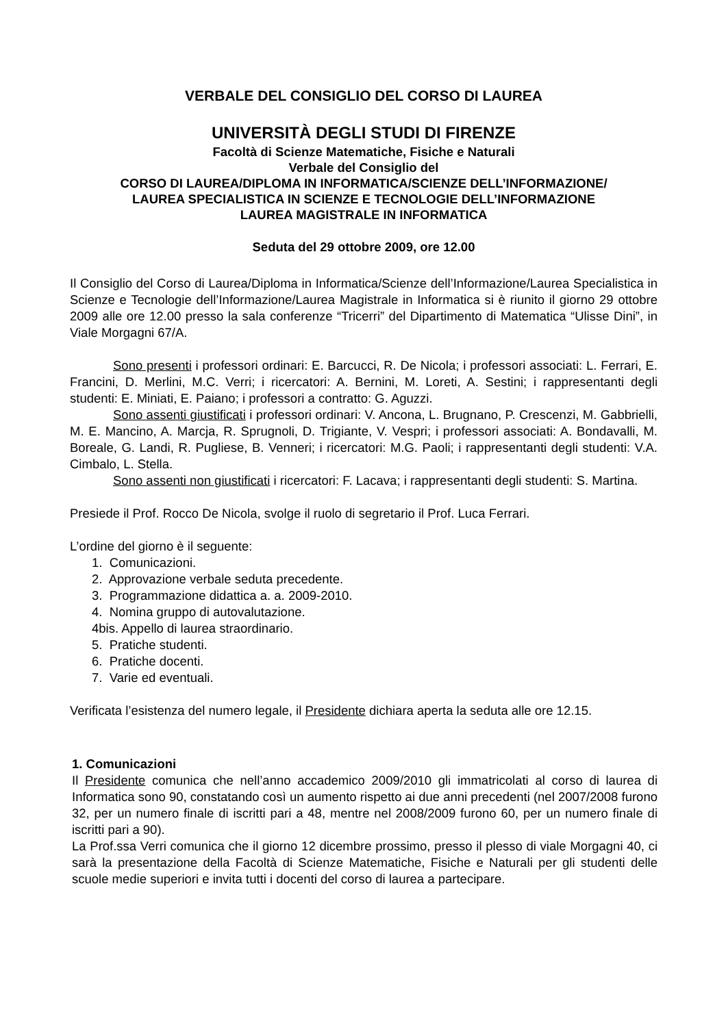VERBALE DEL CONSIGLIO DEL CORSO DI LAUREA
UNIVERSITÀ DEGLI STUDI DI FIRENZE
Facoltà di Scienze Matematiche, Fisiche e Naturali
Verbale del Consiglio del
CORSO DI LAUREA/DIPLOMA IN INFORMATICA/SCIENZE DELL’INFORMAZIONE/
LAUREA SPECIALISTICA IN SCIENZE E TECNOLOGIE DELL’INFORMAZIONE
LAUREA MAGISTRALE IN INFORMATICA
Seduta del 29 ottobre 2009, ore 12.00
Il Consiglio del Corso di Laurea/Diploma in Informatica/Scienze dell’Informazione/Laurea Specialistica in Scienze e Tecnologie dell’Informazione/Laurea Magistrale in Informatica si è riunito il giorno 29 ottobre 2009 alle ore 12.00 presso la sala conferenze “Tricerri” del Dipartimento di Matematica “Ulisse Dini”, in Viale Morgagni 67/A.
Sono presenti i professori ordinari: E. Barcucci, R. De Nicola; i professori associati: L. Ferrari, E. Francini, D. Merlini, M.C. Verri; i ricercatori: A. Bernini, M. Loreti, A. Sestini; i rappresentanti degli studenti: E. Miniati, E. Paiano; i professori a contratto: G. Aguzzi.
Sono assenti giustificati i professori ordinari: V. Ancona, L. Brugnano, P. Crescenzi, M. Gabbrielli, M. E. Mancino, A. Marcja, R. Sprugnoli, D. Trigiante, V. Vespri; i professori associati: A. Bondavalli, M. Boreale, G. Landi, R. Pugliese, B. Venneri; i ricercatori: M.G. Paoli; i rappresentanti degli studenti: V.A. Cimbalo, L. Stella.
Sono assenti non giustificati i ricercatori: F. Lacava; i rappresentanti degli studenti: S. Martina.
Presiede il Prof. Rocco De Nicola, svolge il ruolo di segretario il Prof. Luca Ferrari.
L’ordine del giorno è il seguente:
1. Comunicazioni.
2. Approvazione verbale seduta precedente.
3. Programmazione didattica a. a. 2009-2010.
4. Nomina gruppo di autovalutazione.
4bis. Appello di laurea straordinario.
5. Pratiche studenti.
6. Pratiche docenti.
7. Varie ed eventuali.
Verificata l’esistenza del numero legale, il Presidente dichiara aperta la seduta alle ore 12.15.
1. Comunicazioni
Il Presidente comunica che nell’anno accademico 2009/2010 gli immatricolati al corso di laurea di Informatica sono 90, constatando così un aumento rispetto ai due anni precedenti (nel 2007/2008 furono 32, per un numero finale di iscritti pari a 48, mentre nel 2008/2009 furono 60, per un numero finale di iscritti pari a 90).
La Prof.ssa Verri comunica che il giorno 12 dicembre prossimo, presso il plesso di viale Morgagni 40, ci sarà la presentazione della Facoltà di Scienze Matematiche, Fisiche e Naturali per gli studenti delle scuole medie superiori e invita tutti i docenti del corso di laurea a partecipare.